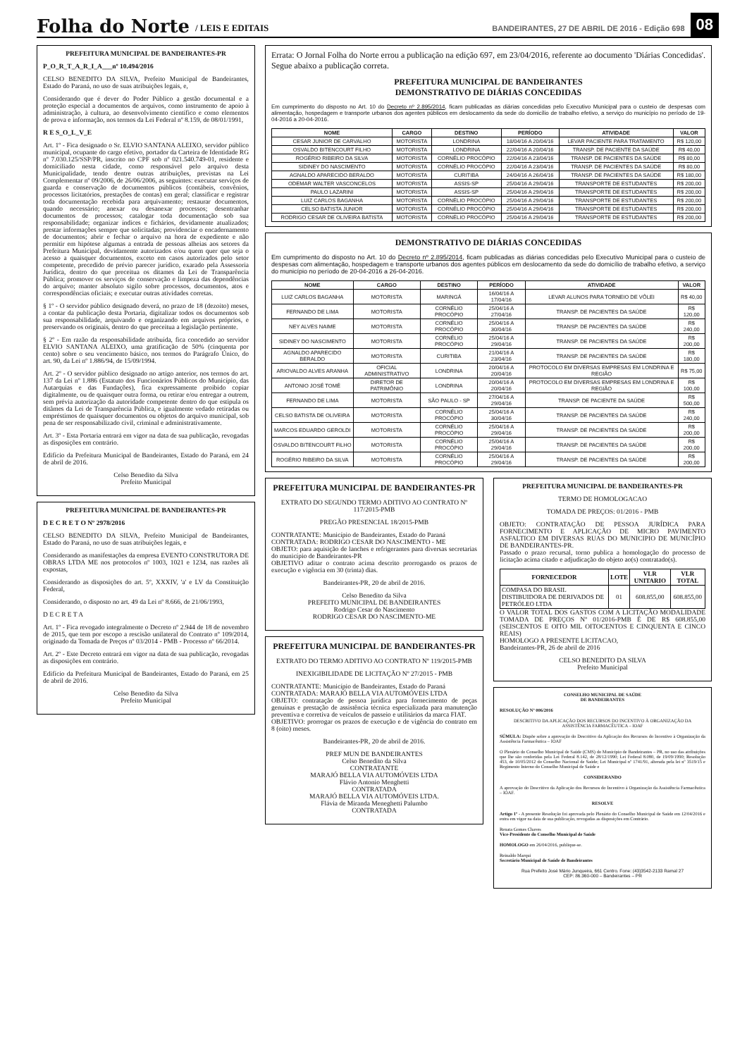Folha do Norte / LEIS E EDITAIS BANDEIRANTES, 27 DE ABRIL DE 2016 - Edição 698 08
PREFEITURA MUNICIPAL DE BANDEIRANTES-PR
P_O_R_T_A_R_I_A___nº 10.494/2016
CELSO BENEDITO DA SILVA, Prefeito Municipal de Bandeirantes, Estado do Paraná, no uso de suas atribuições legais, e,
Considerando que é dever do Poder Público a gestão documental e a proteção especial a documentos de arquivos, como instrumento de apoio à administração, à cultura, ao desenvolvimento científico e como elementos de prova e informação, nos termos da Lei Federal nº 8.159, de 08/01/1991,
R E S_O_L_V_E
Art. 1º - Fica designado o Sr. ELVIO SANTANA ALEIXO, servidor público municipal, ocupante do cargo efetivo, portador da Carteira de Identidade RG nº 7.030.125/SSP/PR, inscrito no CPF sob nº 021.540.749-01, residente e domiciliado nesta cidade, como responsável pelo arquivo desta Municipalidade, tendo dentre outras atribuições, previstas na Lei Complementar nº 09/2006, de 26/06/2006, as seguintes: executar serviços de guarda e conservação de documentos públicos (contábeis, convênios, processos licitatórios, prestações de contas) em geral; classificar e registrar toda documentação recebida para arquivamento; restaurar documentos, quando necessário; anexar ou desanexar processos; desentranhar documentos de processos; catalogar toda documentação sob sua responsabilidade; organizar índices e fichários, devidamente atualizados; prestar informações sempre que solicitadas; providenciar o encadernamento de documentos; abrir e fechar o arquivo na hora de expediente e não permitir em hipótese algumas a entrada de pessoas alheias aos setores da Prefeitura Municipal, devidamente autorizados e/ou quem quer que seja o acesso a quaisquer documentos, exceto em casos autorizados pelo setor competente, precedido de prévio parecer jurídico, exarado pela Assessoria Jurídica, dentro do que preceitua os ditames da Lei de Transparência Pública; promover os serviços de conservação e limpeza das dependências do arquivo; manter absoluto sigilo sobre processos, documentos, atos e correspondências oficiais; e executar outras atividades corretas.
§ 1º - O servidor público designado deverá, no prazo de 18 (dezoito) meses, a contar da publicação desta Portaria, digitalizar todos os documentos sob sua responsabilidade, arquivando e organizando em arquivos próprios, e preservando os originais, dentro do que preceitua a legislação pertinente.
§ 2º - Em razão da responsabilidade atribuída, fica concedido ao servidor ELVIO SANTANA ALEIXO, uma gratificação de 50% (cinquenta por cento) sobre o seu vencimento básico, nos termos do Parágrafo Único, do art. 90, da Lei nº 1.886/94, de 15/09/1994.
Art. 2º - O servidor público designado no artigo anterior, nos termos do art. 137 da Lei nº 1.886 (Estatuto dos Funcionários Públicos do Município, das Autarquias e das Fundações), fica expressamente proibido copiar digitalmente, ou de quaisquer outra forma, ou retirar e/ou entregar a outrem, sem prévia autorização da autoridade competente dentro do que estipula os ditâmes da Lei de Transparência Pública, e igualmente vedado retiradas ou empréstimos de quaisquer documentos ou objetos do arquivo municipal, sob pena de ser responsabilizado civil, criminal e administrativamente.
Art. 3º - Esta Portaria entrará em vigor na data de sua publicação, revogadas as disposições em contrário.
Edifício da Prefeitura Municipal de Bandeirantes, Estado do Paraná, em 24 de abril de 2016.
Celso Benedito da Silva
Prefeito Municipal
PREFEITURA MUNICIPAL DE BANDEIRANTES-PR
D E C R E T O Nº 2978/2016
CELSO BENEDITO DA SILVA, Prefeito Municipal de Bandeirantes, Estado do Paraná, no uso de suas atribuições legais, e
Considerando as manifestações da empresa EVENTO CONSTRUTORA DE OBRAS LTDA ME nos protocolos nº 1003, 1021 e 1234, nas razões ali expostas,
Considerando as disposições do art. 5º, XXXIV, 'a' e LV da Constituição Federal,
Considerando, o disposto no art. 49 da Lei nº 8.666, de 21/06/1993,
D E C R E T A
Art. 1º - Fica revogado integralmente o Decreto nº 2.944 de 18 de novembro de 2015, que tem por escopo a rescisão unilateral do Contrato nº 109/2014, originado da Tomada de Preços nº 03/2014 - PMB - Processo nº 66/2014.
Art. 2º - Este Decreto entrará em vigor na data de sua publicação, revogadas as disposições em contrário.
Edifício da Prefeitura Municipal de Bandeirantes, Estado do Paraná, em 25 de abril de 2016.
Celso Benedito da Silva
Prefeito Municipal
Errata: O Jornal Folha do Norte errou a publicação na edição 697, em 23/04/2016, referente ao documento 'Diárias Concedidas'. Segue abaixo a publicação correta.
PREFEITURA MUNICIPAL DE BANDEIRANTES
DEMONSTRATIVO DE DIÁRIAS CONCEDIDAS
Em cumprimento do disposto no Art. 10 do Decreto nº 2.895/2014, ficam publicadas as diárias concedidas pelo Executivo Municipal para o custeio de despesas com alimentação, hospedagem e transporte urbanos dos agentes públicos em deslocamento da sede do domicílio de trabalho efetivo, a serviço do município no período de 19-04-2016 a 20-04-2016.
| NOME | CARGO | DESTINO | PERÍODO | ATIVIDADE | VALOR |
| --- | --- | --- | --- | --- | --- |
| CESAR JUNIOR DE CARVALHO | MOTORISTA | LONDRINA | 18/04/16 A 20/04/16 | LEVAR PACIENTE PARA TRATAMENTO | R$ 120,00 |
| OSVALDO BITENCOURT FILHO | MOTORISTA | LONDRINA | 22/04/16 A 20/04/16 | TRANSP. DE PACIENTE DA SAÚDE | R$ 40,00 |
| ROGÉRIO RIBEIRO DA SILVA | MOTORISTA | CORNÉLIO PROCÓPIO | 22/04/16 A 23/04/16 | TRANSP. DE PACIENTES DA SAÚDE | R$ 80,00 |
| SIDINEY DO NASCIMENTO | MOTORISTA | CORNÉLIO PROCÓPIO | 22/04/16 A 23/04/16 | TRANSP. DE PACIENTES DA SAÚDE | R$ 80,00 |
| AGNALDO APARECIDO BERALDO | MOTORISTA | CURITIBA | 24/04/16 A 26/04/16 | TRANSP. DE PACIENTES DA SAÚDE | R$ 180,00 |
| ODEMAR WALTER VASCONCELOS | MOTORISTA | ASSIS-SP | 25/04/16 A 29/04/16 | TRANSPORTE DE ESTUDANTES | R$ 200,00 |
| PAULO LAZARINI | MOTORISTA | ASSIS-SP | 25/04/16 A 29/04/16 | TRANSPORTE DE ESTUDANTES | R$ 200,00 |
| LUIZ CARLOS BAGANHA | MOTORISTA | CORNÉLIO PROCÓPIO | 25/04/16 A 29/04/16 | TRANSPORTE DE ESTUDANTES | R$ 200,00 |
| CELSO BATISTA JUNIOR | MOTORISTA | CORNÉLIO PROCÓPIO | 25/04/16 A 29/04/16 | TRANSPORTE DE ESTUDANTES | R$ 200,00 |
| RODRIGO CESAR DE OLIVEIRA BATISTA | MOTORISTA | CORNÉLIO PROCÓPIO | 25/04/16 A 29/04/16 | TRANSPORTE DE ESTUDANTES | R$ 200,00 |
DEMONSTRATIVO DE DIÁRIAS CONCEDIDAS
Em cumprimento do disposto no Art. 10 do Decreto nº 2.895/2014, ficam publicadas as diárias concedidas pelo Executivo Municipal para o custeio de despesas com alimentação, hospedagem e transporte urbanos dos agentes públicos em deslocamento da sede do domicílio de trabalho efetivo, a serviço do município no período de 20-04-2016 a 26-04-2016.
| NOME | CARGO | DESTINO | PERÍODO | ATIVIDADE | VALOR |
| --- | --- | --- | --- | --- | --- |
| LUIZ CARLOS BAGANHA | MOTORISTA | MARINGÁ | 16/04/16 A 17/04/16 | LEVAR ALUNOS PARA TORNEIO DE VÔLEI | R$ 40,00 |
| FERNANDO DE LIMA | MOTORISTA | CORNÉLIO PROCÓPIO | 25/04/16 A 27/04/16 | TRANSP. DE PACIENTES DA SAÚDE | R$ 120,00 |
| NEY ALVES NAIME | MOTORISTA | CORNÉLIO PROCÓPIO | 25/04/16 A 30/04/16 | TRANSP. DE PACIENTES DA SAÚDE | R$ 240,00 |
| SIDINEY DO NASCIMENTO | MOTORISTA | CORNÉLIO PROCÓPIO | 25/04/16 A 29/04/16 | TRANSP. DE PACIENTES DA SAÚDE | R$ 200,00 |
| AGNALDO APARECIDO BERALDO | MOTORISTA | CURITIBA | 21/04/16 A 23/04/16 | TRANSP. DE PACIENTES DA SAÚDE | R$ 180,00 |
| ARIOVALDO ALVES ARANHA | OFICIAL ADMINISTRATIVO | LONDRINA | 20/04/16 A 20/04/16 | PROTOCOLO EM DIVERSAS EMPRESAS EM LONDRINA E REGIÃO | R$ 75,00 |
| ANTONIO JOSÉ TOMÉ | DIRETOR DE PATRIMÔNIO | LONDRINA | 20/04/16 A 20/04/16 | PROTOCOLO EM DIVERSAS EMPRESAS EM LONDRINA E REGIÃO | R$ 100,00 |
| FERNANDO DE LIMA | MOTORISTA | SÃO PAULO - SP | 27/04/16 A 29/04/16 | TRANSP. DE PACIENTE DA SAÚDE | R$ 500,00 |
| CELSO BATISTA DE OLIVEIRA | MOTORISTA | CORNÉLIO PROCÓPIO | 25/04/16 A 30/04/16 | TRANSP. DE PACIENTES DA SAÚDE | R$ 240,00 |
| MARCOS EDUARDO GEROLDI | MOTORISTA | CORNÉLIO PROCÓPIO | 25/04/16 A 29/04/16 | TRANSP. DE PACIENTES DA SAÚDE | R$ 200,00 |
| OSVALDO BITENCOURT FILHO | MOTORISTA | CORNÉLIO PROCÓPIO | 25/04/16 A 29/04/16 | TRANSP. DE PACIENTES DA SAÚDE | R$ 200,00 |
| ROGÉRIO RIBEIRO DA SILVA | MOTORISTA | CORNÉLIO PROCÓPIO | 25/04/16 A 29/04/16 | TRANSP. DE PACIENTES DA SAÚDE | R$ 200,00 |
PREFEITURA MUNICIPAL DE BANDEIRANTES-PR
EXTRATO DO SEGUNDO TERMO ADITIVO AO CONTRATO Nº 117/2015-PMB
PREGÃO PRESENCIAL 18/2015-PMB
CONTRATANTE: Município de Bandeirantes, Estado do Paraná
CONTRATADA: RODRIGO CESAR DO NASCIMENTO - ME
OBJETO: para aquisição de lanches e refrigerantes para diversas secretarias do município de Bandeirantes-PR
OBJETIVO aditar o contrato acima descrito prorrogando os prazos de execução e vigência em 30 (trinta) dias.
Bandeirantes-PR, 20 de abril de 2016.
Celso Benedito da Silva
PREFEITO MUNICIPAL DE BANDEIRANTES
Rodrigo Cesar do Nascimento
RODRIGO CESAR DO NASCIMENTO-ME
PREFEITURA MUNICIPAL DE BANDEIRANTES-PR
EXTRATO DO TERMO ADITIVO AO CONTRATO Nº 119/2015-PMB
INEXIGIBILIDADE DE LICITAÇÃO Nº 27/2015 - PMB
CONTRATANTE: Município de Bandeirantes, Estado do Paraná
CONTRATADA: MARAJÓ BELLA VIA AUTOMÓVEIS LTDA
OBJETO: contratação de pessoa jurídica para fornecimento de peças genuínas e prestação de assistência técnica especializada para manutenção preventiva e corretiva de veículos de passeio e utilitários da marca FIAT.
OBJETIVO: prorrogar os prazos de execução e de vigência do contrato em 8 (oito) meses.
Bandeirantes-PR, 20 de abril de 2016.
PREF MUN DE BANDEIRANTES
Celso Benedito da Silva
CONTRATANTE
MARAJÓ BELLA VIA AUTOMÓVEIS LTDA
Flávio Antonio Menghetti
CONTRATADA
MARAJÓ BELLA VIA AUTOMÓVEIS LTDA.
Flávia de Miranda Meneghetti Palumbo
CONTRATADA
PREFEITURA MUNICIPAL DE BANDEIRANTES-PR
TERMO DE HOMOLOGACAO
TOMADA DE PREÇOS: 01/2016 - PMB
OBJETO: CONTRATAÇÃO DE PESSOA JURÍDICA PARA FORNECIMENTO E APLICAÇÃO DE MICRO PAVIMENTO ASFALTICO EM DIVERSAS RUAS DO MUNICIPIO DE MUNICÍPIO DE BANDEIRANTES-PR.
Passado o prazo recursal, torno publica a homologação do processo de licitação acima citado e adjudicação do objeto ao(s) contratado(s).
| FORNECEDOR | LOTE | VLR UNITARIO | VLR TOTAL |
| --- | --- | --- | --- |
| COMPASA DO BRASIL DISTIBUIDORA DE DERIVADOS DE PETRÓLEO LTDA | 01 | 608.855,00 | 608.855,00 |
O VALOR TOTAL DOS GASTOS COM A LICITAÇÃO MODALIDADE TOMADA DE PREÇOS Nº 01/2016-PMB É DE R$ 608.855,00 (SEISCENTOS E OITO MIL OITOCENTOS E CINQUENTA E CINCO REAIS)
HOMOLOGO A PRESENTE LICITACAO,
Bandeirantes-PR, 26 de abril de 2016
CELSO BENEDITO DA SILVA
Prefeito Municipal
CONSELHO MUNICIPAL DE SAÚDE
DE BANDEIRANTES
RESOLUÇÃO Nº 006/2016
DESCRITIVO DA APLICAÇÃO DOS RECURSOS DO INCENTIVO À ORGANIZAÇÃO DA ASSISTÊNCIA FARMACÊUTICA – IOAF
SÚMULA: Dispõe sobre a aprovação do Descritivo da Aplicação dos Recursos do Incentivo à Organização da Assistência Farmacêutica – IOAF
O Plenário do Conselho Municipal de Saúde (CMS) do Município de Bandeirantes – PR, no uso das atribuições que lhe são conferidas pela Lei Federal 8.142, de 28/12/1990; Lei Federal 8.080, de 19/09/1990; Resolução 453, de 10/05/2012 do Conselho Nacional de Saúde; Lei Municipal nº 1741/91, alterada pela lei nº 3519/15 e Regimento Interno do Conselho Municipal de Saúde e
CONSIDERANDO
A aprovação do Descritivo da Aplicação dos Recursos do Incentivo à Organização da Assistência Farmacêutica – IOAF.
RESOLVE
Artigo 1º - A presente Resolução foi aprovada pelo Plenário do Conselho Municipal de Saúde em 12/04/2016 e entra em vigor na data de sua publicação, revogadas as disposições em Contrário.
Renata Gomes Chaves
Vice-Presidente do Conselho Municipal de Saúde
HOMOLOGO em 26/04/2016, publique-se.
Reinaldo Marqui
Secretário Municipal de Saúde de Bandeirantes
Rua Prefeito José Mário Junqueira, 661 Centro. Fone: (43)3542-2133 Ramal 27
CEP: 86.360-000 – Bandeirantes – PR